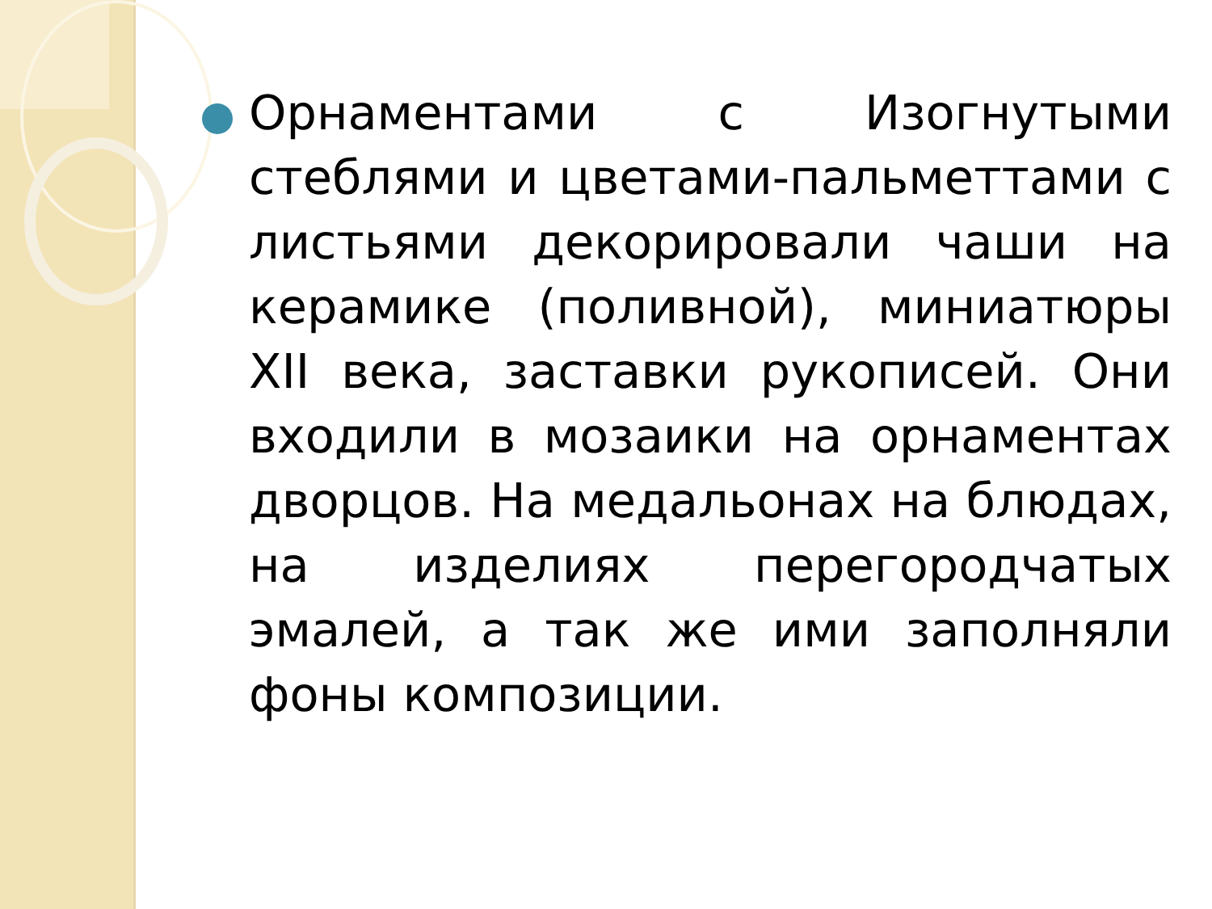Орнаментами с Изогнутыми стеблями и цветами-пальметтами с листьями декорировали чаши на керамике (поливной), миниатюры XII века, заставки рукописей. Они входили в мозаики на орнаментах дворцов. На медальонах на блюдах, на изделиях перегородчатых эмалей, а так же ими заполняли фоны композиции.